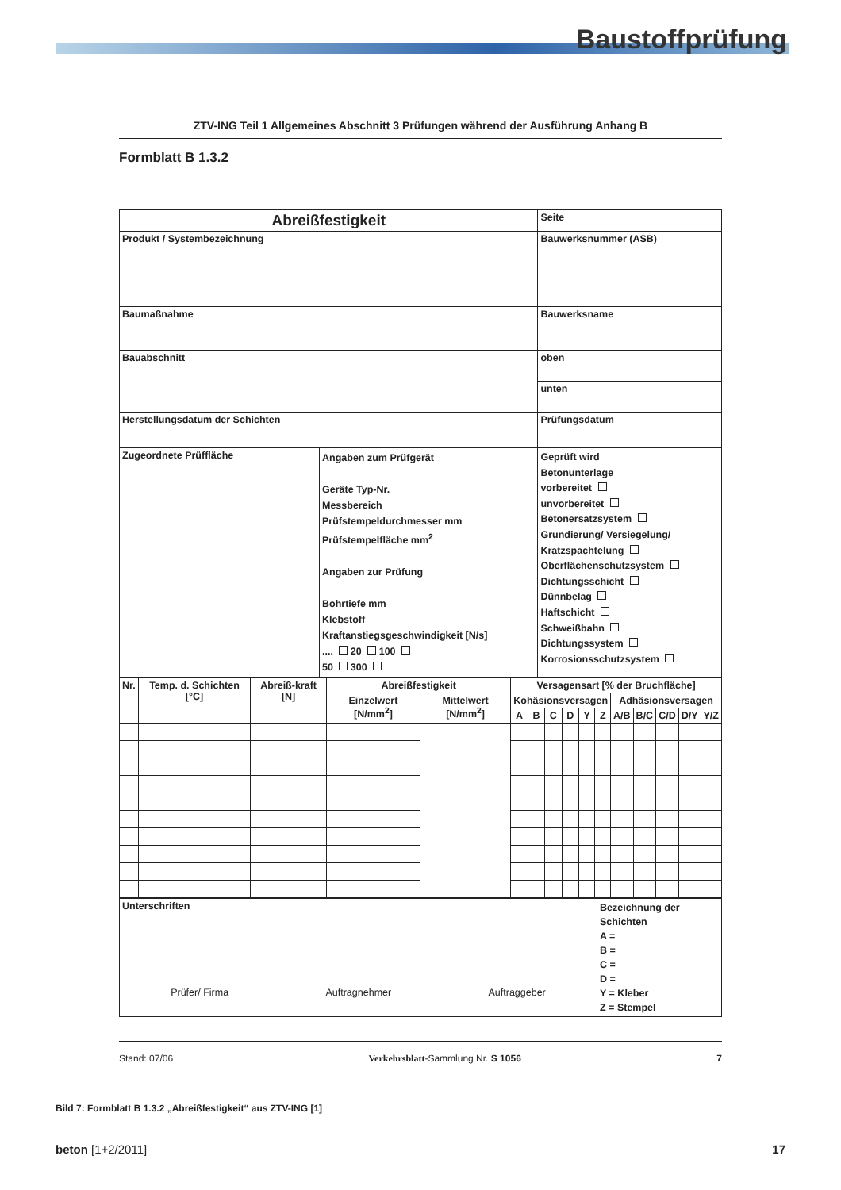Baustoffprüfung
ZTV-ING Teil 1 Allgemeines Abschnitt 3 Prüfungen während der Ausführung Anhang B
Formblatt B 1.3.2
| Abreißfestigkeit | | Seite |
| Produkt / Systembezeichnung | | Bauwerksnummer (ASB) |
| Baumaßnahme | | Bauwerksname |
| Bauabschnitt | | oben |
| | | unten |
| Herstellungsdatum der Schichten | | Prüfungsdatum |
| Zugeordnete Prüffläche | Angaben zum Prüfgerät Geräte Typ-Nr. Messbereich Prüfstempeldurchmesser mm Prüfstempelfläche mm<sup>2</sup> Angaben zur Prüfung Bohrtiefe mm Klebstoff Kraftanstiegsgeschwindigkeit [N/s] .... 20 100 50 300 | Geprüft wird Betonunterlage vorbereitet unvorbereitet Betonersatzsystem Grundierung/ Versiegelung/ Kratzspachtelung Oberflächenschutzsystem Dichtungsschicht Dünnbelag Haftschicht Schweißbahn Dichtungssystem Korrosionsschutzsystem |
| Nr. | Temp. d. Schichten [°C] | Abreiß-kraft [N] | Abreißfestigkeit | | Versagensart [% der Bruchfläche] | | | | | | | | | | |
| --- | --- | --- | --- | --- | --- | --- | --- | --- | --- | --- | --- | --- | --- | --- | --- |
| | | | Einzelwert [N/mm<sup>2</sup>] | Mittelwert [N/mm<sup>2</sup>] | Kohäsionsversagen | | | | | | Adhäsionsversagen | | | | |
| | | | | | A | B | C | D | Y | Z | A/B | B/C | C/D | D/Y | Y/Z |
| Unterschriften Prüfer/ Firma Auftragnehmer Auftraggeber | Bezeichnung der Schichten A = B = C = D = Y = Kleber Z = Stempel |
Stand: 07/06 Verkehrsblatt-Sammlung Nr. S 1056 7
Bild 7: Formblatt B 1.3.2 „Abreißfestigkeit“ aus ZTV-ING [1]
beton [1+2/2011] 17